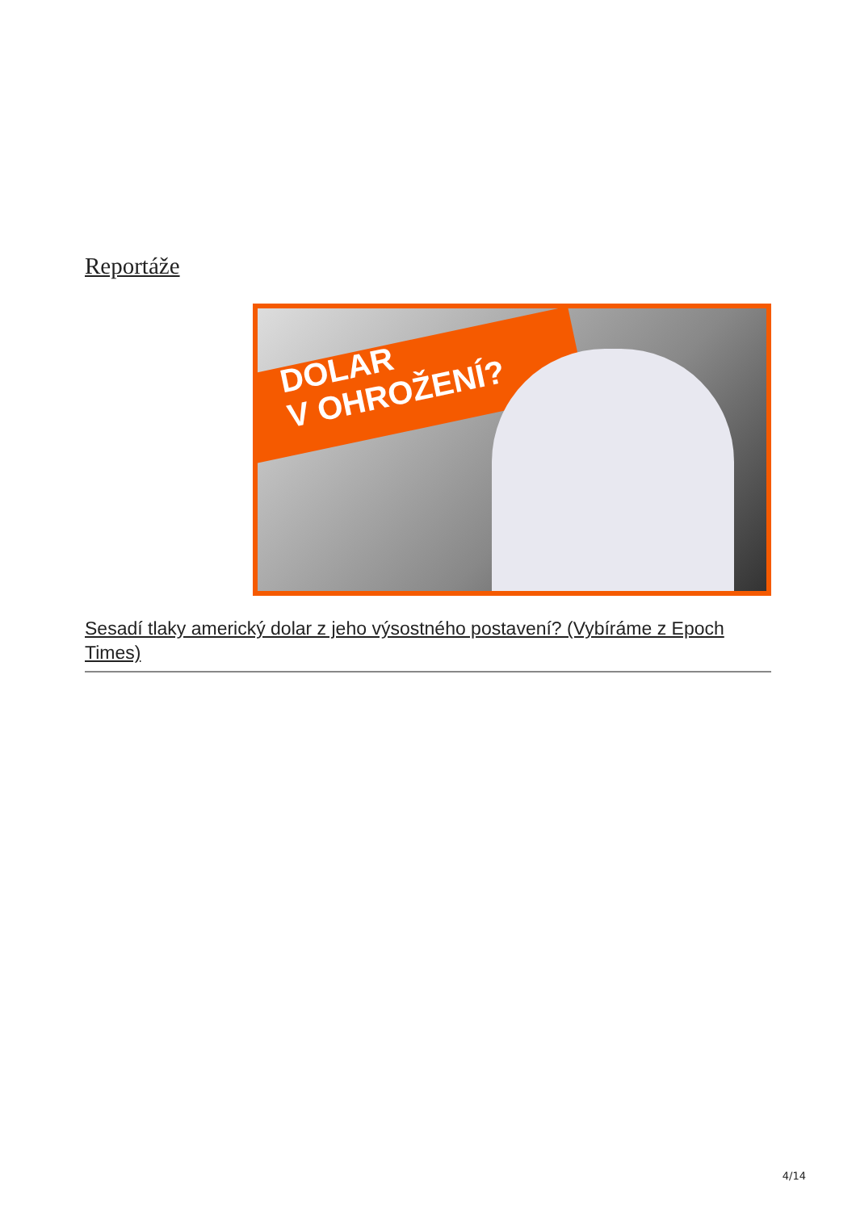Reportáže
DOLAR
V OHROŽENÍ?
Sesadí tlaky americký dolar z jeho výsostného postavení? (Vybíráme z Epoch Times)
4/14